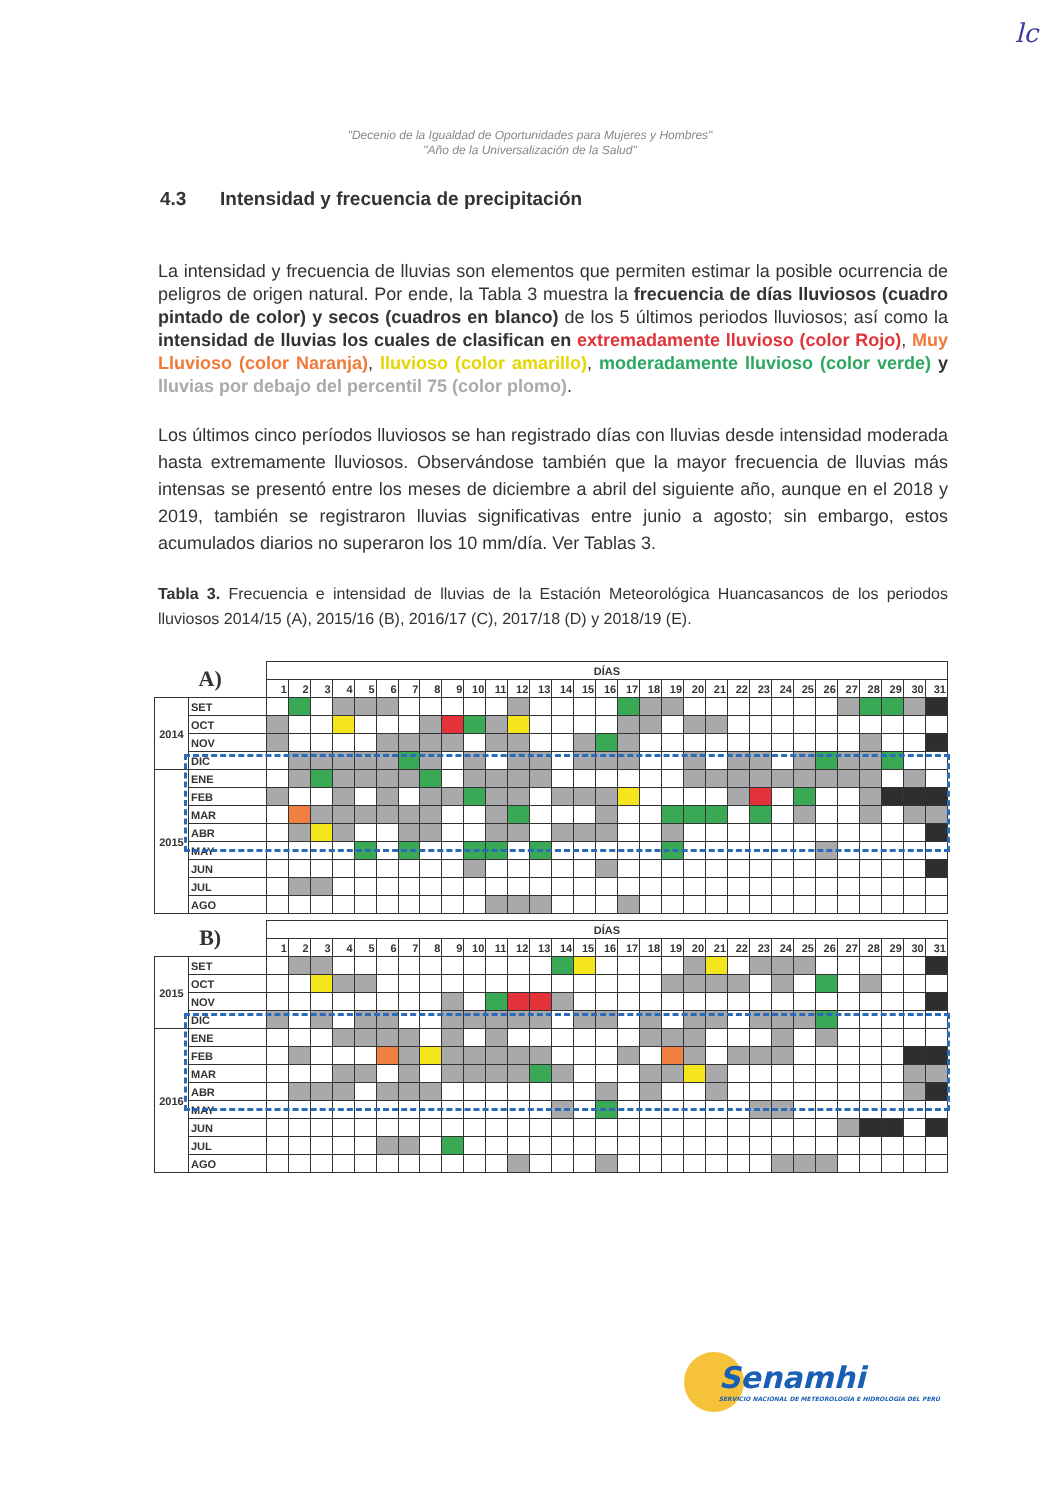lc
"Decenio de la Igualdad de Oportunidades para Mujeres y Hombres"
"Año de la Universalización de la Salud"
4.3 Intensidad y frecuencia de precipitación
La intensidad y frecuencia de lluvias son elementos que permiten estimar la posible ocurrencia de peligros de origen natural. Por ende, la Tabla 3 muestra la frecuencia de días lluviosos (cuadro pintado de color) y secos (cuadros en blanco) de los 5 últimos periodos lluviosos; así como la intensidad de lluvias los cuales de clasifican en extremadamente lluvioso (color Rojo), Muy Lluvioso (color Naranja), lluvioso (color amarillo), moderadamente lluvioso (color verde) y lluvias por debajo del percentil 75 (color plomo).
Los últimos cinco períodos lluviosos se han registrado días con lluvias desde intensidad moderada hasta extremamente lluviosos. Observándose también que la mayor frecuencia de lluvias más intensas se presentó entre los meses de diciembre a abril del siguiente año, aunque en el 2018 y 2019, también se registraron lluvias significativas entre junio a agosto; sin embargo, estos acumulados diarios no superaron los 10 mm/día. Ver Tablas 3.
Tabla 3. Frecuencia e intensidad de lluvias de la Estación Meteorológica Huancasancos de los periodos lluviosos 2014/15 (A), 2015/16 (B), 2016/17 (C), 2017/18 (D) y 2018/19 (E).
| A) | | DÍAS | | | | | | | | | | | | | | | | | | | | | | | | | | | | | | |
| --- | --- | --- | --- | --- | --- | --- | --- | --- | --- | --- | --- | --- | --- | --- | --- | --- | --- | --- | --- | --- | --- | --- | --- | --- | --- | --- | --- | --- | --- | --- | --- | --- |
| | | 1 | 2 | 3 | 4 | 5 | 6 | 7 | 8 | 9 | 10 | 11 | 12 | 13 | 14 | 15 | 16 | 17 | 18 | 19 | 20 | 21 | 22 | 23 | 24 | 25 | 26 | 27 | 28 | 29 | 30 | 31 |
| 2014 | SET | | | | | | | | | | | | | | | | | | | | | | | | | | | | | | | |
| | OCT | | | | | | | | | | | | | | | | | | | | | | | | | | | | | | | |
| | NOV | | | | | | | | | | | | | | | | | | | | | | | | | | | | | | | |
| | DIC | | | | | | | | | | | | | | | | | | | | | | | | | | | | | | | |
| 2015 | ENE | | | | | | | | | | | | | | | | | | | | | | | | | | | | | | | |
| | FEB | | | | | | | | | | | | | | | | | | | | | | | | | | | | | | | |
| | MAR | | | | | | | | | | | | | | | | | | | | | | | | | | | | | | | |
| | ABR | | | | | | | | | | | | | | | | | | | | | | | | | | | | | | | |
| | MAY | | | | | | | | | | | | | | | | | | | | | | | | | | | | | | | |
| | JUN | | | | | | | | | | | | | | | | | | | | | | | | | | | | | | | |
| | JUL | | | | | | | | | | | | | | | | | | | | | | | | | | | | | | | |
| | AGO | | | | | | | | | | | | | | | | | | | | | | | | | | | | | | | |
| B) | | DÍAS | | | | | | | | | | | | | | | | | | | | | | | | | | | | | | |
| --- | --- | --- | --- | --- | --- | --- | --- | --- | --- | --- | --- | --- | --- | --- | --- | --- | --- | --- | --- | --- | --- | --- | --- | --- | --- | --- | --- | --- | --- | --- | --- | --- |
| | | 1 | 2 | 3 | 4 | 5 | 6 | 7 | 8 | 9 | 10 | 11 | 12 | 13 | 14 | 15 | 16 | 17 | 18 | 19 | 20 | 21 | 22 | 23 | 24 | 25 | 26 | 27 | 28 | 29 | 30 | 31 |
| 2015 | SET | | | | | | | | | | | | | | | | | | | | | | | | | | | | | | | |
| | OCT | | | | | | | | | | | | | | | | | | | | | | | | | | | | | | | |
| | NOV | | | | | | | | | | | | | | | | | | | | | | | | | | | | | | | |
| | DIC | | | | | | | | | | | | | | | | | | | | | | | | | | | | | | | |
| 2016 | ENE | | | | | | | | | | | | | | | | | | | | | | | | | | | | | | | |
| | FEB | | | | | | | | | | | | | | | | | | | | | | | | | | | | | | | |
| | MAR | | | | | | | | | | | | | | | | | | | | | | | | | | | | | | | |
| | ABR | | | | | | | | | | | | | | | | | | | | | | | | | | | | | | | |
| | MAY | | | | | | | | | | | | | | | | | | | | | | | | | | | | | | | |
| | JUN | | | | | | | | | | | | | | | | | | | | | | | | | | | | | | | |
| | JUL | | | | | | | | | | | | | | | | | | | | | | | | | | | | | | | |
| | AGO | | | | | | | | | | | | | | | | | | | | | | | | | | | | | | | |
Senamhi
SERVICIO NACIONAL DE METEOROLOGÍA E HIDROLOGÍA DEL PERÚ